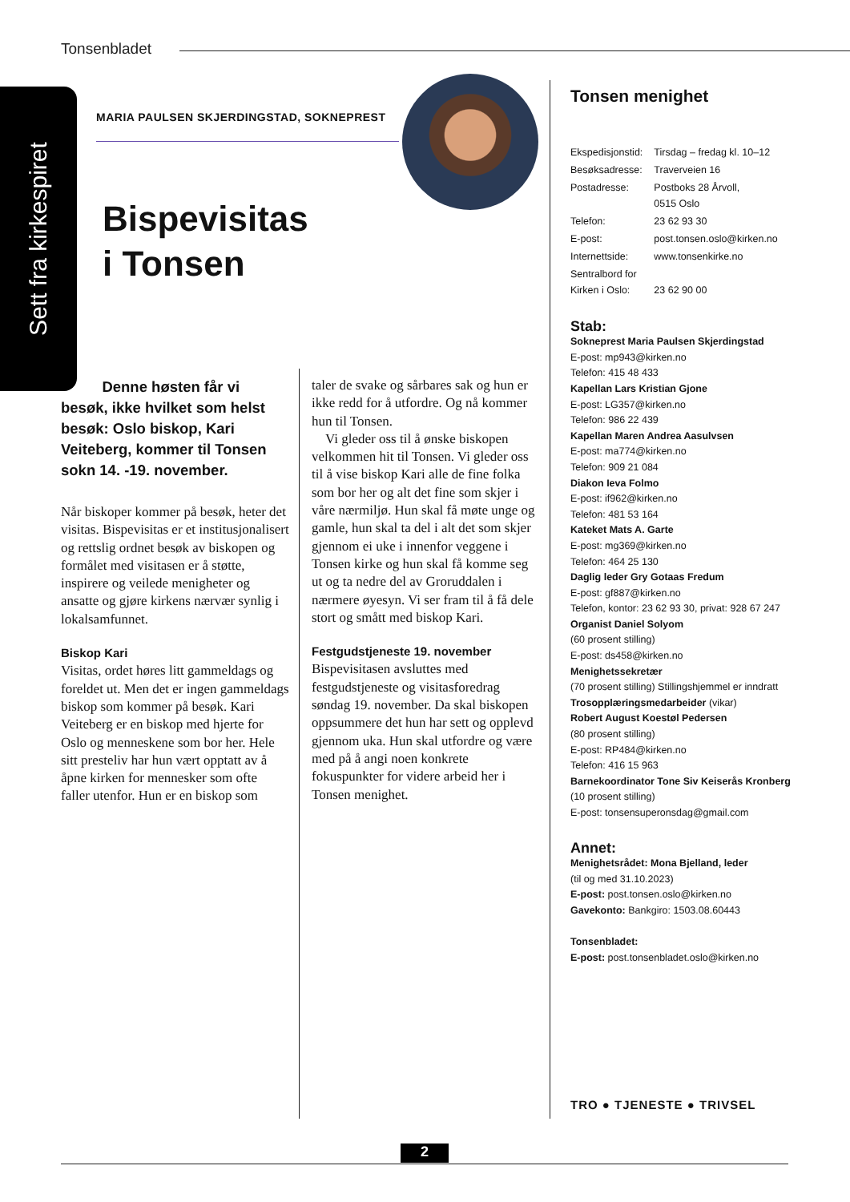Tonsenbladet
Sett fra kirkespiret
MARIA PAULSEN SKJERDINGSTAD, SOKNEPREST
Bispevisitas
i Tonsen
Denne høsten får vi besøk, ikke hvilket som helst besøk: Oslo biskop, Kari Veiteberg, kommer til Tonsen sokn 14. -19. november.
Når biskoper kommer på besøk, heter det visitas. Bispevisitas er et institusjonalisert og rettslig ordnet besøk av biskopen og formålet med visitasen er å støtte, inspirere og veilede menigheter og ansatte og gjøre kirkens nærvær synlig i lokalsamfunnet.
Biskop Kari
Visitas, ordet høres litt gammeldags og foreldet ut. Men det er ingen gammeldags biskop som kommer på besøk. Kari Veiteberg er en biskop med hjerte for Oslo og menneskene som bor her. Hele sitt presteliv har hun vært opptatt av å åpne kirken for mennesker som ofte faller utenfor. Hun er en biskop som
taler de svake og sårbares sak og hun er ikke redd for å utfordre. Og nå kommer hun til Tonsen.
Vi gleder oss til å ønske biskopen velkommen hit til Tonsen. Vi gleder oss til å vise biskop Kari alle de fine folka som bor her og alt det fine som skjer i våre nærmiljø. Hun skal få møte unge og gamle, hun skal ta del i alt det som skjer gjennom ei uke i innenfor veggene i Tonsen kirke og hun skal få komme seg ut og ta nedre del av Groruddalen i nærmere øyesyn. Vi ser fram til å få dele stort og smått med biskop Kari.
Festgudstjeneste 19. november
Bispevisitasen avsluttes med festgudstjeneste og visitasforedrag søndag 19. november. Da skal biskopen oppsummere det hun har sett og opplevd gjennom uka. Hun skal utfordre og være med på å angi noen konkrete fokuspunkter for videre arbeid her i Tonsen menighet.
Tonsen menighet
| Ekspedisjonstid: | Tirsdag – fredag kl. 10–12 |
| Besøksadresse: | Traverveien 16 |
| Postadresse: | Postboks 28 Årvoll, 0515 Oslo |
| Telefon: | 23 62 93 30 |
| E-post: | post.tonsen.oslo@kirken.no |
| Internettside: | www.tonsenkirke.no |
| Sentralbord for Kirken i Oslo: | 23 62 90 00 |
Stab:
Sokneprest Maria Paulsen Skjerdingstad
E-post: mp943@kirken.no
Telefon: 415 48 433
Kapellan Lars Kristian Gjone
E-post: LG357@kirken.no
Telefon: 986 22 439
Kapellan Maren Andrea Aasulvsen
E-post: ma774@kirken.no
Telefon: 909 21 084
Diakon Ieva Folmo
E-post: if962@kirken.no
Telefon: 481 53 164
Kateket Mats A. Garte
E-post: mg369@kirken.no
Telefon: 464 25 130
Daglig leder Gry Gotaas Fredum
E-post: gf887@kirken.no
Telefon, kontor: 23 62 93 30, privat: 928 67 247
Organist Daniel Solyom
(60 prosent stilling)
E-post: ds458@kirken.no
Menighetssekretær
(70 prosent stilling) Stillingshjemmel er inndratt
Trosopplæringsmedarbeider (vikar)
Robert August Koestøl Pedersen
(80 prosent stilling)
E-post: RP484@kirken.no
Telefon: 416 15 963
Barnekoordinator Tone Siv Keiserås Kronberg
(10 prosent stilling)
E-post: tonsensuperonsdag@gmail.com
Annet:
Menighetsrådet: Mona Bjelland, leder
(til og med 31.10.2023)
E-post: post.tonsen.oslo@kirken.no
Gavekonto: Bankgiro: 1503.08.60443
Tonsenbladet:
E-post: post.tonsenbladet.oslo@kirken.no
TRO ● TJENESTE ● TRIVSEL
2